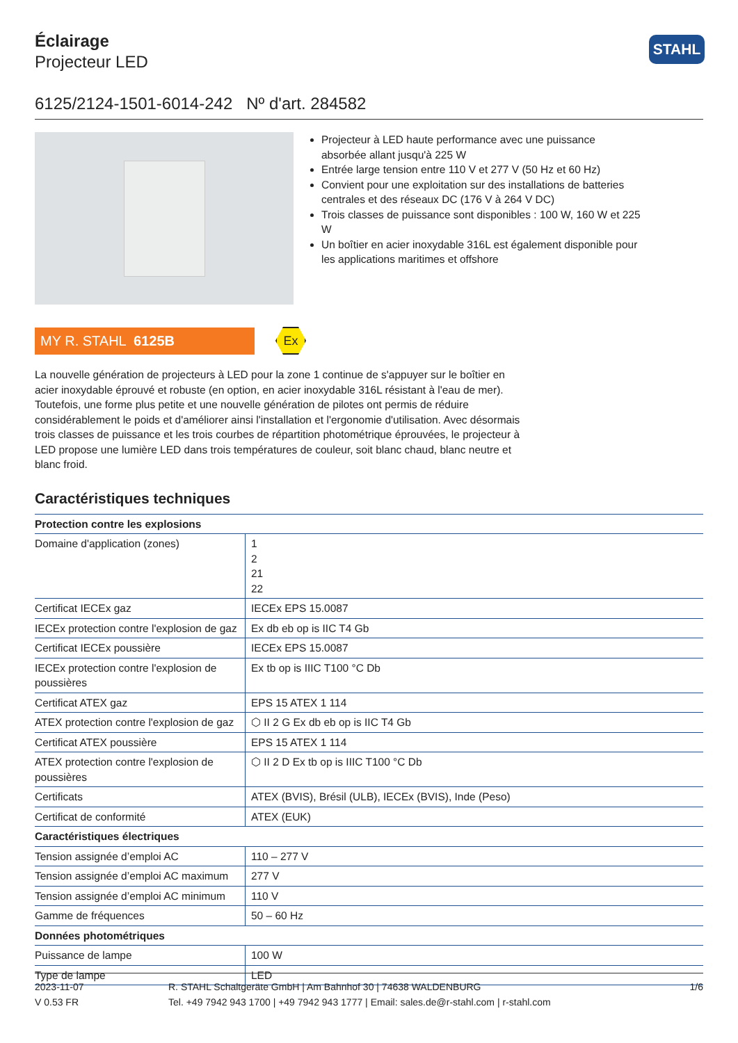Éclairage
Projecteur LED
STAHL
6125/2124-1501-6014-242 Nº d'art. 284582
Projecteur à LED haute performance avec une puissance absorbée allant jusqu'à 225 W
Entrée large tension entre 110 V et 277 V (50 Hz et 60 Hz)
Convient pour une exploitation sur des installations de batteries centrales et des réseaux DC (176 V à 264 V DC)
Trois classes de puissance sont disponibles : 100 W, 160 W et 225 W
Un boîtier en acier inoxydable 316L est également disponible pour les applications maritimes et offshore
MY R. STAHL 6125B
Ex
La nouvelle génération de projecteurs à LED pour la zone 1 continue de s'appuyer sur le boîtier en acier inoxydable éprouvé et robuste (en option, en acier inoxydable 316L résistant à l'eau de mer). Toutefois, une forme plus petite et une nouvelle génération de pilotes ont permis de réduire considérablement le poids et d'améliorer ainsi l'installation et l'ergonomie d'utilisation. Avec désormais trois classes de puissance et les trois courbes de répartition photométrique éprouvées, le projecteur à LED propose une lumière LED dans trois températures de couleur, soit blanc chaud, blanc neutre et blanc froid.
Caractéristiques techniques
| Protection contre les explosions | |
| --- | --- |
| Domaine d'application (zones) | 1 2 21 22 |
| Certificat IECEx gaz | IECEx EPS 15.0087 |
| IECEx protection contre l'explosion de gaz | Ex db eb op is IIC T4 Gb |
| Certificat IECEx poussière | IECEx EPS 15.0087 |
| IECEx protection contre l'explosion de poussières | Ex tb op is IIIC T100 °C Db |
| Certificat ATEX gaz | EPS 15 ATEX 1 114 |
| ATEX protection contre l'explosion de gaz | ⬡ II 2 G Ex db eb op is IIC T4 Gb |
| Certificat ATEX poussière | EPS 15 ATEX 1 114 |
| ATEX protection contre l'explosion de poussières | ⬡ II 2 D Ex tb op is IIIC T100 °C Db |
| Certificats | ATEX (BVIS), Brésil (ULB), IECEx (BVIS), Inde (Peso) |
| Certificat de conformité | ATEX (EUK) |
| Caractéristiques électriques | |
| Tension assignée d’emploi AC | 110 – 277 V |
| Tension assignée d’emploi AC maximum | 277 V |
| Tension assignée d’emploi AC minimum | 110 V |
| Gamme de fréquences | 50 – 60 Hz |
| Données photométriques | |
| Puissance de lampe | 100 W |
| Type de lampe | LED |
2023-11-07
V 0.53 FR
R. STAHL Schaltgeräte GmbH | Am Bahnhof 30 | 74638 WALDENBURG
Tel. +49 7942 943 1700 | +49 7942 943 1777 | Email: sales.de@r-stahl.com | r-stahl.com
1/6